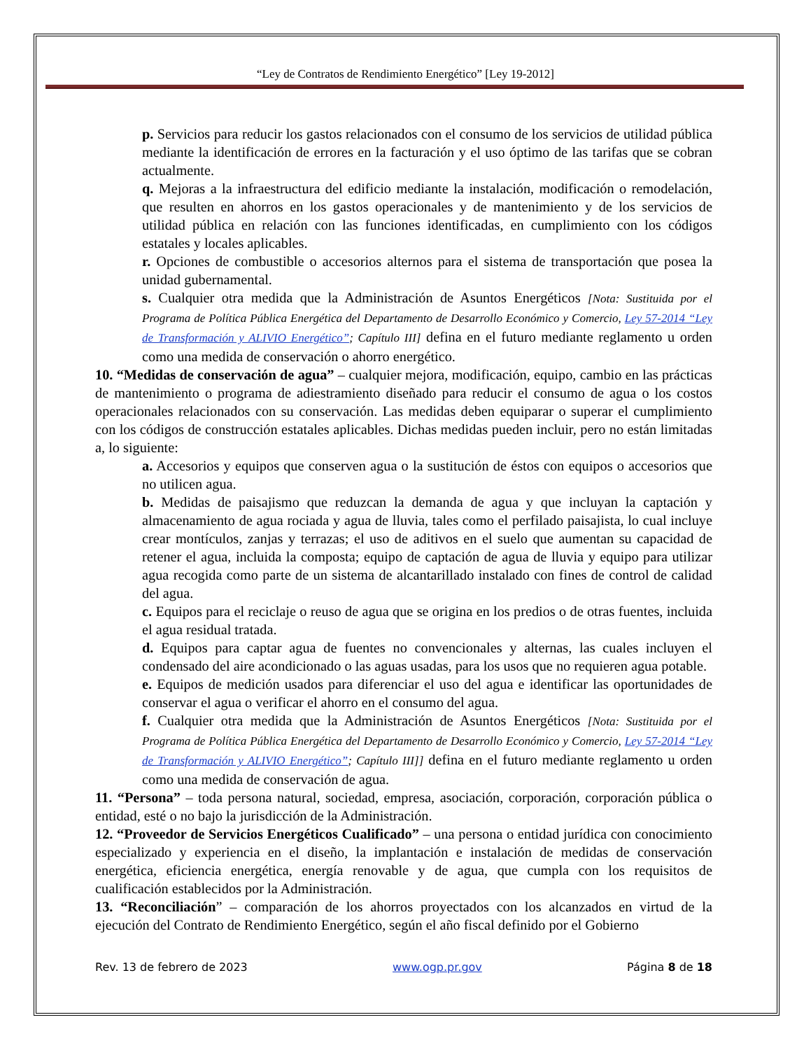“Ley de Contratos de Rendimiento Energético” [Ley 19-2012]
p. Servicios para reducir los gastos relacionados con el consumo de los servicios de utilidad pública mediante la identificación de errores en la facturación y el uso óptimo de las tarifas que se cobran actualmente.
q. Mejoras a la infraestructura del edificio mediante la instalación, modificación o remodelación, que resulten en ahorros en los gastos operacionales y de mantenimiento y de los servicios de utilidad pública en relación con las funciones identificadas, en cumplimiento con los códigos estatales y locales aplicables.
r. Opciones de combustible o accesorios alternos para el sistema de transportación que posea la unidad gubernamental.
s. Cualquier otra medida que la Administración de Asuntos Energéticos [Nota: Sustituida por el Programa de Política Pública Energética del Departamento de Desarrollo Económico y Comercio, Ley 57-2014 “Ley de Transformación y ALIVIO Energético”; Capítulo III] defina en el futuro mediante reglamento u orden como una medida de conservación o ahorro energético.
10. “Medidas de conservación de agua” – cualquier mejora, modificación, equipo, cambio en las prácticas de mantenimiento o programa de adiestramiento diseñado para reducir el consumo de agua o los costos operacionales relacionados con su conservación. Las medidas deben equiparar o superar el cumplimiento con los códigos de construcción estatales aplicables. Dichas medidas pueden incluir, pero no están limitadas a, lo siguiente:
a. Accesorios y equipos que conserven agua o la sustitución de éstos con equipos o accesorios que no utilicen agua.
b. Medidas de paisajismo que reduzcan la demanda de agua y que incluyan la captación y almacenamiento de agua rociada y agua de lluvia, tales como el perfilado paisajista, lo cual incluye crear montículos, zanjas y terrazas; el uso de aditivos en el suelo que aumentan su capacidad de retener el agua, incluida la composta; equipo de captación de agua de lluvia y equipo para utilizar agua recogida como parte de un sistema de alcantarillado instalado con fines de control de calidad del agua.
c. Equipos para el reciclaje o reuso de agua que se origina en los predios o de otras fuentes, incluida el agua residual tratada.
d. Equipos para captar agua de fuentes no convencionales y alternas, las cuales incluyen el condensado del aire acondicionado o las aguas usadas, para los usos que no requieren agua potable.
e. Equipos de medición usados para diferenciar el uso del agua e identificar las oportunidades de conservar el agua o verificar el ahorro en el consumo del agua.
f. Cualquier otra medida que la Administración de Asuntos Energéticos [Nota: Sustituida por el Programa de Política Pública Energética del Departamento de Desarrollo Económico y Comercio, Ley 57-2014 “Ley de Transformación y ALIVIO Energético”; Capítulo III]] defina en el futuro mediante reglamento u orden como una medida de conservación de agua.
11. “Persona” – toda persona natural, sociedad, empresa, asociación, corporación, corporación pública o entidad, esté o no bajo la jurisdicción de la Administración.
12. “Proveedor de Servicios Energéticos Cualificado” – una persona o entidad jurídica con conocimiento especializado y experiencia en el diseño, la implantación e instalación de medidas de conservación energética, eficiencia energética, energía renovable y de agua, que cumpla con los requisitos de cualificación establecidos por la Administración.
13. “Reconciliación” – comparación de los ahorros proyectados con los alcanzados en virtud de la ejecución del Contrato de Rendimiento Energético, según el año fiscal definido por el Gobierno
Rev. 13 de febrero de 2023 www.ogp.pr.gov Página 8 de 18